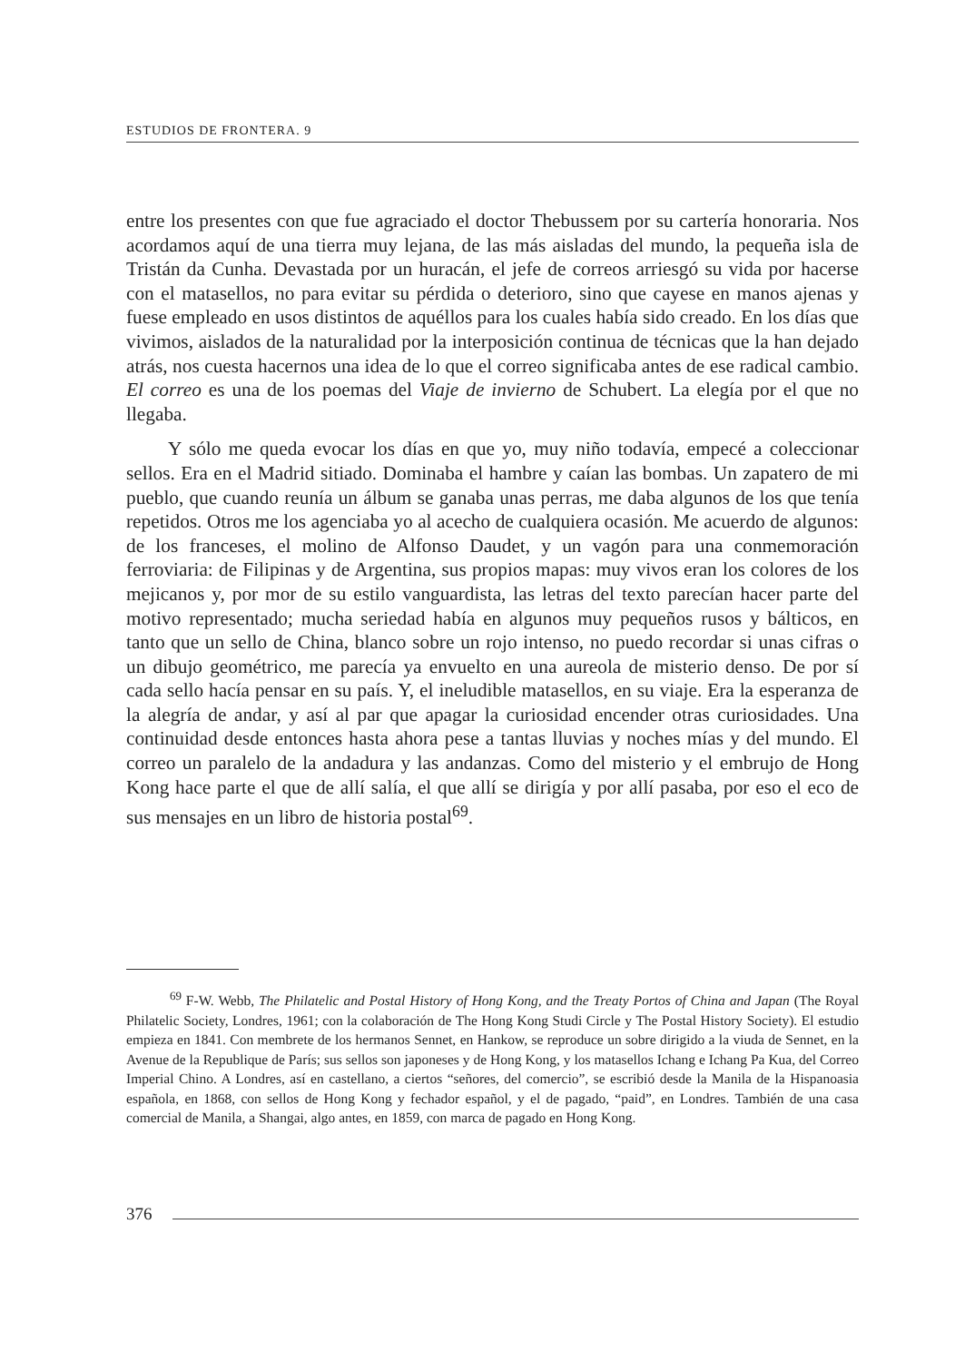ESTUDIOS DE FRONTERA. 9
entre los presentes con que fue agraciado el doctor Thebussem por su cartería honoraria. Nos acordamos aquí de una tierra muy lejana, de las más aisladas del mundo, la pequeña isla de Tristán da Cunha. Devastada por un huracán, el jefe de correos arriesgó su vida por hacerse con el matasellos, no para evitar su pérdida o deterioro, sino que cayese en manos ajenas y fuese empleado en usos distintos de aquéllos para los cuales había sido creado. En los días que vivimos, aislados de la naturalidad por la interposición continua de técnicas que la han dejado atrás, nos cuesta hacernos una idea de lo que el correo significaba antes de ese radical cambio. El correo es una de los poemas del Viaje de invierno de Schubert. La elegía por el que no llegaba.
Y sólo me queda evocar los días en que yo, muy niño todavía, empecé a coleccionar sellos. Era en el Madrid sitiado. Dominaba el hambre y caían las bombas. Un zapatero de mi pueblo, que cuando reunía un álbum se ganaba unas perras, me daba algunos de los que tenía repetidos. Otros me los agenciaba yo al acecho de cualquiera ocasión. Me acuerdo de algunos: de los franceses, el molino de Alfonso Daudet, y un vagón para una conmemoración ferroviaria: de Filipinas y de Argentina, sus propios mapas: muy vivos eran los colores de los mejicanos y, por mor de su estilo vanguardista, las letras del texto parecían hacer parte del motivo representado; mucha seriedad había en algunos muy pequeños rusos y bálticos, en tanto que un sello de China, blanco sobre un rojo intenso, no puedo recordar si unas cifras o un dibujo geométrico, me parecía ya envuelto en una aureola de misterio denso. De por sí cada sello hacía pensar en su país. Y, el ineludible matasellos, en su viaje. Era la esperanza de la alegría de andar, y así al par que apagar la curiosidad encender otras curiosidades. Una continuidad desde entonces hasta ahora pese a tantas lluvias y noches mías y del mundo. El correo un paralelo de la andadura y las andanzas. Como del misterio y el embrujo de Hong Kong hace parte el que de allí salía, el que allí se dirigía y por allí pasaba, por eso el eco de sus mensajes en un libro de historia postal<sup>69</sup>.
<sup>69</sup> F-W. Webb, The Philatelic and Postal History of Hong Kong, and the Treaty Portos of China and Japan (The Royal Philatelic Society, Londres, 1961; con la colaboración de The Hong Kong Studi Circle y The Postal History Society). El estudio empieza en 1841. Con membrete de los hermanos Sennet, en Hankow, se reproduce un sobre dirigido a la viuda de Sennet, en la Avenue de la Republique de París; sus sellos son japoneses y de Hong Kong, y los matasellos Ichang e Ichang Pa Kua, del Correo Imperial Chino. A Londres, así en castellano, a ciertos “señores, del comercio”, se escribió desde la Manila de la Hispanoasia española, en 1868, con sellos de Hong Kong y fechador español, y el de pagado, “paid”, en Londres. También de una casa comercial de Manila, a Shangai, algo antes, en 1859, con marca de pagado en Hong Kong.
376